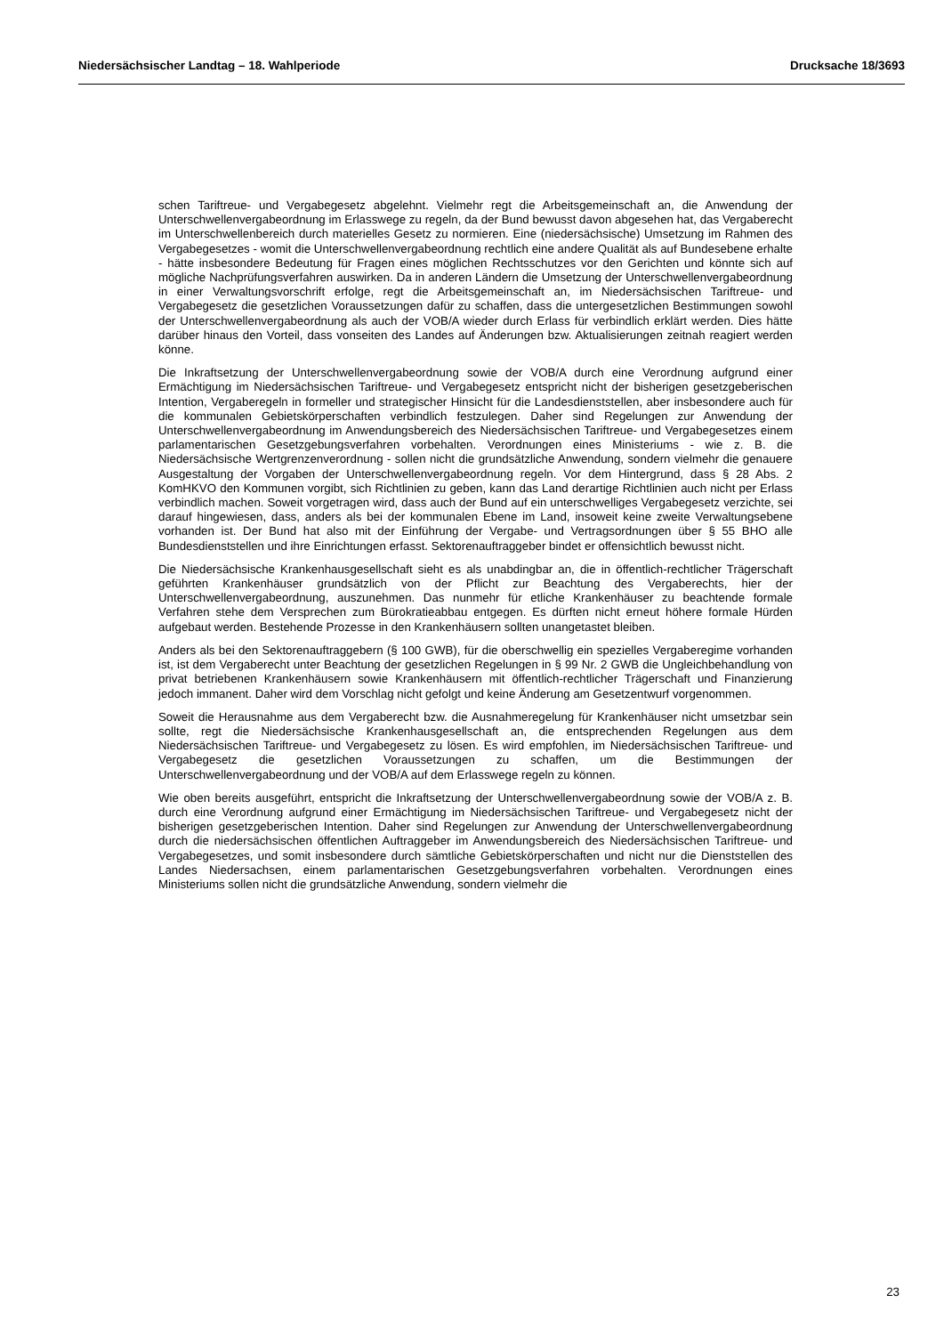Niedersächsischer Landtag – 18. Wahlperiode Drucksache 18/3693
schen Tariftreue- und Vergabegesetz abgelehnt. Vielmehr regt die Arbeitsgemeinschaft an, die Anwendung der Unterschwellenvergabeordnung im Erlasswege zu regeln, da der Bund bewusst davon abgesehen hat, das Vergaberecht im Unterschwellenbereich durch materielles Gesetz zu normieren. Eine (niedersächsische) Umsetzung im Rahmen des Vergabegesetzes - womit die Unterschwellenvergabeordnung rechtlich eine andere Qualität als auf Bundesebene erhalte - hätte insbesondere Bedeutung für Fragen eines möglichen Rechtsschutzes vor den Gerichten und könnte sich auf mögliche Nachprüfungsverfahren auswirken. Da in anderen Ländern die Umsetzung der Unterschwellenvergabeordnung in einer Verwaltungsvorschrift erfolge, regt die Arbeitsgemeinschaft an, im Niedersächsischen Tariftreue- und Vergabegesetz die gesetzlichen Voraussetzungen dafür zu schaffen, dass die untergesetzlichen Bestimmungen sowohl der Unterschwellenvergabeordnung als auch der VOB/A wieder durch Erlass für verbindlich erklärt werden. Dies hätte darüber hinaus den Vorteil, dass vonseiten des Landes auf Änderungen bzw. Aktualisierungen zeitnah reagiert werden könne.
Die Inkraftsetzung der Unterschwellenvergabeordnung sowie der VOB/A durch eine Verordnung aufgrund einer Ermächtigung im Niedersächsischen Tariftreue- und Vergabegesetz entspricht nicht der bisherigen gesetzgeberischen Intention, Vergaberegeln in formeller und strategischer Hinsicht für die Landesdienststellen, aber insbesondere auch für die kommunalen Gebietskörperschaften verbindlich festzulegen. Daher sind Regelungen zur Anwendung der Unterschwellenvergabeordnung im Anwendungsbereich des Niedersächsischen Tariftreue- und Vergabegesetzes einem parlamentarischen Gesetzgebungsverfahren vorbehalten. Verordnungen eines Ministeriums - wie z. B. die Niedersächsische Wertgrenzenverordnung - sollen nicht die grundsätzliche Anwendung, sondern vielmehr die genauere Ausgestaltung der Vorgaben der Unterschwellenvergabeordnung regeln. Vor dem Hintergrund, dass § 28 Abs. 2 KomHKVO den Kommunen vorgibt, sich Richtlinien zu geben, kann das Land derartige Richtlinien auch nicht per Erlass verbindlich machen. Soweit vorgetragen wird, dass auch der Bund auf ein unterschwelliges Vergabegesetz verzichte, sei darauf hingewiesen, dass, anders als bei der kommunalen Ebene im Land, insoweit keine zweite Verwaltungsebene vorhanden ist. Der Bund hat also mit der Einführung der Vergabe- und Vertragsordnungen über § 55 BHO alle Bundesdienststellen und ihre Einrichtungen erfasst. Sektorenauftraggeber bindet er offensichtlich bewusst nicht.
Die Niedersächsische Krankenhausgesellschaft sieht es als unabdingbar an, die in öffentlich-rechtlicher Trägerschaft geführten Krankenhäuser grundsätzlich von der Pflicht zur Beachtung des Vergaberechts, hier der Unterschwellenvergabeordnung, auszunehmen. Das nunmehr für etliche Krankenhäuser zu beachtende formale Verfahren stehe dem Versprechen zum Bürokratieabbau entgegen. Es dürften nicht erneut höhere formale Hürden aufgebaut werden. Bestehende Prozesse in den Krankenhäusern sollten unangetastet bleiben.
Anders als bei den Sektorenauftraggebern (§ 100 GWB), für die oberschwellig ein spezielles Vergaberegime vorhanden ist, ist dem Vergaberecht unter Beachtung der gesetzlichen Regelungen in § 99 Nr. 2 GWB die Ungleichbehandlung von privat betriebenen Krankenhäusern sowie Krankenhäusern mit öffentlich-rechtlicher Trägerschaft und Finanzierung jedoch immanent. Daher wird dem Vorschlag nicht gefolgt und keine Änderung am Gesetzentwurf vorgenommen.
Soweit die Herausnahme aus dem Vergaberecht bzw. die Ausnahmeregelung für Krankenhäuser nicht umsetzbar sein sollte, regt die Niedersächsische Krankenhausgesellschaft an, die entsprechenden Regelungen aus dem Niedersächsischen Tariftreue- und Vergabegesetz zu lösen. Es wird empfohlen, im Niedersächsischen Tariftreue- und Vergabegesetz die gesetzlichen Voraussetzungen zu schaffen, um die Bestimmungen der Unterschwellenvergabeordnung und der VOB/A auf dem Erlasswege regeln zu können.
Wie oben bereits ausgeführt, entspricht die Inkraftsetzung der Unterschwellenvergabeordnung sowie der VOB/A z. B. durch eine Verordnung aufgrund einer Ermächtigung im Niedersächsischen Tariftreue- und Vergabegesetz nicht der bisherigen gesetzgeberischen Intention. Daher sind Regelungen zur Anwendung der Unterschwellenvergabeordnung durch die niedersächsischen öffentlichen Auftraggeber im Anwendungsbereich des Niedersächsischen Tariftreue- und Vergabegesetzes, und somit insbesondere durch sämtliche Gebietskörperschaften und nicht nur die Dienststellen des Landes Niedersachsen, einem parlamentarischen Gesetzgebungsverfahren vorbehalten. Verordnungen eines Ministeriums sollen nicht die grundsätzliche Anwendung, sondern vielmehr die
23